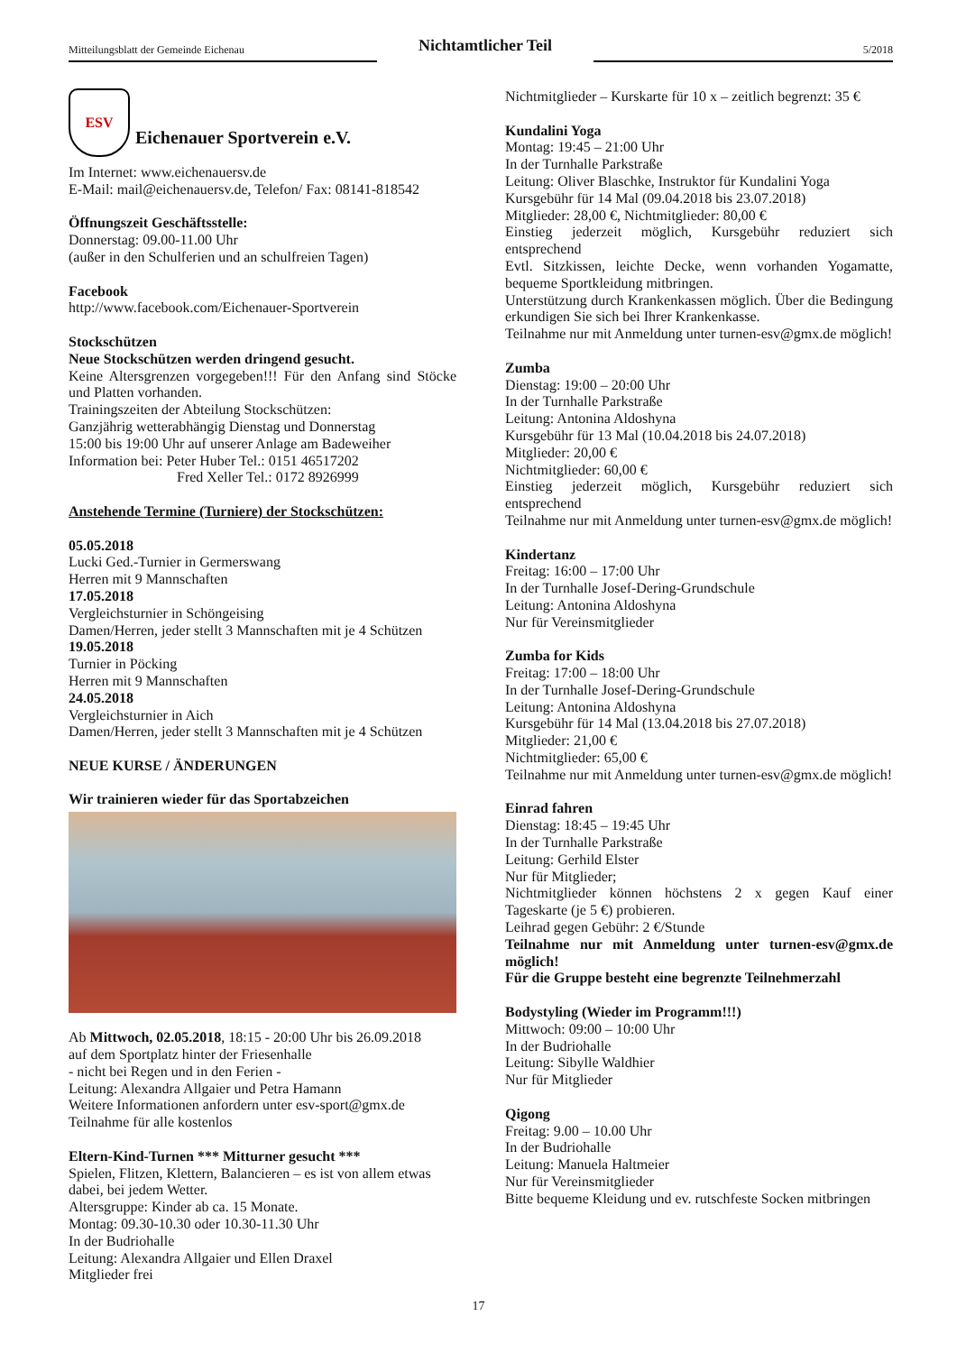Mitteilungsblatt der Gemeinde Eichenau
Nichtamtlicher Teil
5/2018
ESV
Eichenauer Sportverein e.V.
Im Internet: www.eichenauersv.de
E-Mail: mail@eichenauersv.de, Telefon/ Fax: 08141-818542
Öffnungszeit Geschäftsstelle:
Donnerstag: 09.00-11.00 Uhr
(außer in den Schulferien und an schulfreien Tagen)
Facebook
http://www.facebook.com/Eichenauer-Sportverein
Stockschützen
Neue Stockschützen werden dringend gesucht.
Keine Altersgrenzen vorgegeben!!! Für den Anfang sind Stöcke und Platten vorhanden.
Trainingszeiten der Abteilung Stockschützen:
Ganzjährig wetterabhängig Dienstag und Donnerstag
15:00 bis 19:00 Uhr auf unserer Anlage am Badeweiher
Information bei: Peter Huber Tel.: 0151 46517202
Fred Xeller Tel.: 0172 8926999
Anstehende Termine (Turniere) der Stockschützen:
05.05.2018
Lucki Ged.-Turnier in Germerswang
Herren mit 9 Mannschaften
17.05.2018
Vergleichsturnier in Schöngeising
Damen/Herren, jeder stellt 3 Mannschaften mit je 4 Schützen
19.05.2018
Turnier in Pöcking
Herren mit 9 Mannschaften
24.05.2018
Vergleichsturnier in Aich
Damen/Herren, jeder stellt 3 Mannschaften mit je 4 Schützen
NEUE KURSE / ÄNDERUNGEN
Wir trainieren wieder für das Sportabzeichen
Ab Mittwoch, 02.05.2018, 18:15 - 20:00 Uhr bis 26.09.2018
auf dem Sportplatz hinter der Friesenhalle
- nicht bei Regen und in den Ferien -
Leitung: Alexandra Allgaier und Petra Hamann
Weitere Informationen anfordern unter esv-sport@gmx.de
Teilnahme für alle kostenlos
Eltern-Kind-Turnen *** Mitturner gesucht ***
Spielen, Flitzen, Klettern, Balancieren – es ist von allem etwas dabei, bei jedem Wetter.
Altersgruppe: Kinder ab ca. 15 Monate.
Montag: 09.30-10.30 oder 10.30-11.30 Uhr
In der Budriohalle
Leitung: Alexandra Allgaier und Ellen Draxel
Mitglieder frei
Nichtmitglieder – Kurskarte für 10 x – zeitlich begrenzt: 35 €
Kundalini Yoga
Montag: 19:45 – 21:00 Uhr
In der Turnhalle Parkstraße
Leitung: Oliver Blaschke, Instruktor für Kundalini Yoga
Kursgebühr für 14 Mal (09.04.2018 bis 23.07.2018)
Mitglieder: 28,00 €, Nichtmitglieder: 80,00 €
Einstieg jederzeit möglich, Kursgebühr reduziert sich entsprechend
Evtl. Sitzkissen, leichte Decke, wenn vorhanden Yogamatte, bequeme Sportkleidung mitbringen.
Unterstützung durch Krankenkassen möglich. Über die Bedingung erkundigen Sie sich bei Ihrer Krankenkasse.
Teilnahme nur mit Anmeldung unter turnen-esv@gmx.de möglich!
Zumba
Dienstag: 19:00 – 20:00 Uhr
In der Turnhalle Parkstraße
Leitung: Antonina Aldoshyna
Kursgebühr für 13 Mal (10.04.2018 bis 24.07.2018)
Mitglieder: 20,00 €
Nichtmitglieder: 60,00 €
Einstieg jederzeit möglich, Kursgebühr reduziert sich entsprechend
Teilnahme nur mit Anmeldung unter turnen-esv@gmx.de möglich!
Kindertanz
Freitag: 16:00 – 17:00 Uhr
In der Turnhalle Josef-Dering-Grundschule
Leitung: Antonina Aldoshyna
Nur für Vereinsmitglieder
Zumba for Kids
Freitag: 17:00 – 18:00 Uhr
In der Turnhalle Josef-Dering-Grundschule
Leitung: Antonina Aldoshyna
Kursgebühr für 14 Mal (13.04.2018 bis 27.07.2018)
Mitglieder: 21,00 €
Nichtmitglieder: 65,00 €
Teilnahme nur mit Anmeldung unter turnen-esv@gmx.de möglich!
Einrad fahren
Dienstag: 18:45 – 19:45 Uhr
In der Turnhalle Parkstraße
Leitung: Gerhild Elster
Nur für Mitglieder;
Nichtmitglieder können höchstens 2 x gegen Kauf einer Tageskarte (je 5 €) probieren.
Leihrad gegen Gebühr: 2 €/Stunde
Teilnahme nur mit Anmeldung unter turnen-esv@gmx.de möglich!
Für die Gruppe besteht eine begrenzte Teilnehmerzahl
Bodystyling (Wieder im Programm!!!)
Mittwoch: 09:00 – 10:00 Uhr
In der Budriohalle
Leitung: Sibylle Waldhier
Nur für Mitglieder
Qigong
Freitag: 9.00 – 10.00 Uhr
In der Budriohalle
Leitung: Manuela Haltmeier
Nur für Vereinsmitglieder
Bitte bequeme Kleidung und ev. rutschfeste Socken mitbringen
17